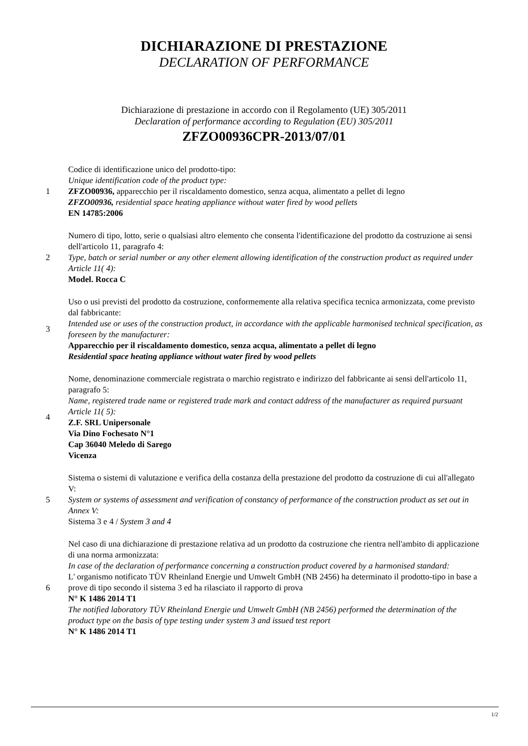DICHIARAZIONE DI PRESTAZIONE
DECLARATION OF PERFORMANCE
Dichiarazione di prestazione in accordo con il Regolamento (UE) 305/2011
Declaration of performance according to Regulation (EU) 305/2011
ZFZO00936CPR-2013/07/01
1
Codice di identificazione unico del prodotto-tipo:
Unique identification code of the product type:
ZFZO00936, apparecchio per il riscaldamento domestico, senza acqua, alimentato a pellet di legno
ZFZO00936, residential space heating appliance without water fired by wood pellets
EN 14785:2006
2
Numero di tipo, lotto, serie o qualsiasi altro elemento che consenta l'identificazione del prodotto da costruzione ai sensi dell'articolo 11, paragrafo 4:
Type, batch or serial number or any other element allowing identification of the construction product as required under Article 11( 4):
Model. Rocca C
3
Uso o usi previsti del prodotto da costruzione, conformemente alla relativa specifica tecnica armonizzata, come previsto dal fabbricante:
Intended use or uses of the construction product, in accordance with the applicable harmonised technical specification, as foreseen by the manufacturer:
Apparecchio per il riscaldamento domestico, senza acqua, alimentato a pellet di legno
Residential space heating appliance without water fired by wood pellets
4
Nome, denominazione commerciale registrata o marchio registrato e indirizzo del fabbricante ai sensi dell'articolo 11, paragrafo 5:
Name, registered trade name or registered trade mark and contact address of the manufacturer as required pursuant Article 11( 5):
Z.F. SRL Unipersonale
Via Dino Fochesato N°1
Cap 36040 Meledo di Sarego
Vicenza
5
Sistema o sistemi di valutazione e verifica della costanza della prestazione del prodotto da costruzione di cui all'allegato V:
System or systems of assessment and verification of constancy of performance of the construction product as set out in Annex V:
Sistema 3 e 4 / System 3 and 4
6
Nel caso di una dichiarazione di prestazione relativa ad un prodotto da costruzione che rientra nell'ambito di applicazione di una norma armonizzata:
In case of the declaration of performance concerning a construction product covered by a harmonised standard:
L' organismo notificato TÜV Rheinland Energie und Umwelt GmbH (NB 2456) ha determinato il prodotto-tipo in base a prove di tipo secondo il sistema 3 ed ha rilasciato il rapporto di prova
N° K 1486 2014 T1
The notified laboratory TÜV Rheinland Energie und Umwelt GmbH (NB 2456) performed the determination of the product type on the basis of type testing under system 3 and issued test report
N° K 1486 2014 T1
1/2